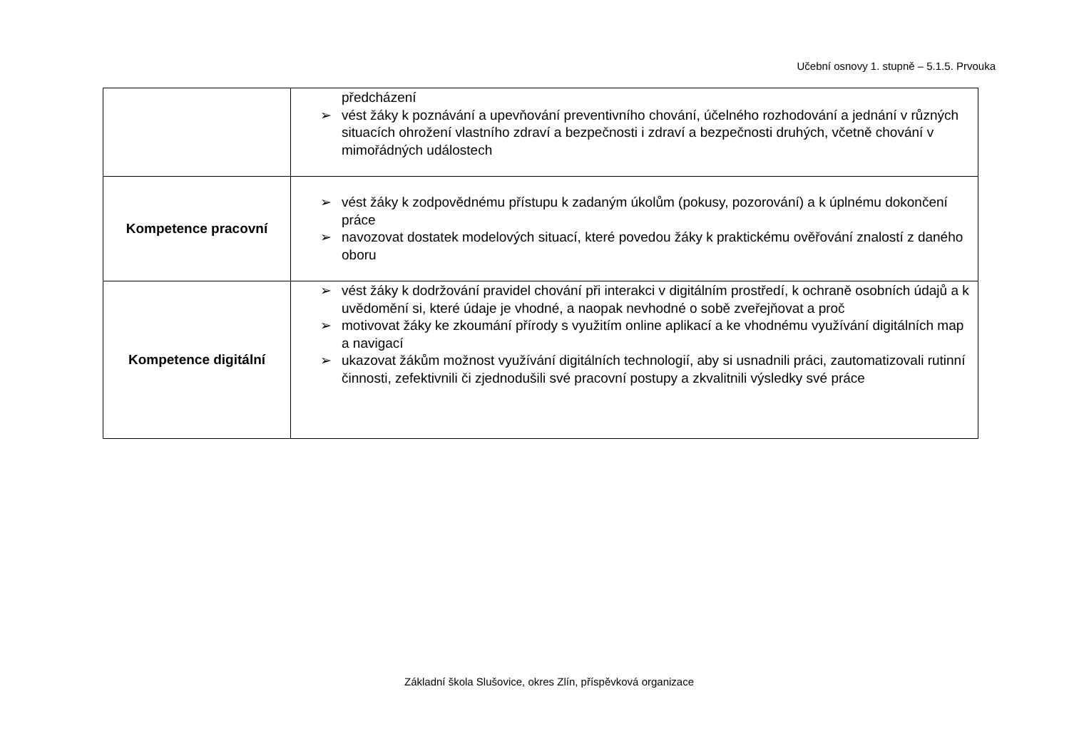Učební osnovy 1. stupně – 5.1.5. Prvouka
| | předcházení ➢ vést žáky k poznávání a upevňování preventivního chování, účelného rozhodování a jednání v různých situacích ohrožení vlastního zdraví a bezpečnosti i zdraví a bezpečnosti druhých, včetně chování v mimořádných událostech |
| Kompetence pracovní | ➢ vést žáky k zodpovědnému přístupu k zadaným úkolům (pokusy, pozorování) a k úplnému dokončení práce ➢ navozovat dostatek modelových situací, které povedou žáky k praktickému ověřování znalostí z daného oboru |
| Kompetence digitální | ➢ vést žáky k dodržování pravidel chování při interakci v digitálním prostředí, k ochraně osobních údajů a k uvědomění si, které údaje je vhodné, a naopak nevhodné o sobě zveřejňovat a proč ➢ motivovat žáky ke zkoumání přírody s využitím online aplikací a ke vhodnému využívání digitálních map a navigací ➢ ukazovat žákům možnost využívání digitálních technologií, aby si usnadnili práci, zautomatizovali rutinní činnosti, zefektivnili či zjednodušili své pracovní postupy a zkvalitnili výsledky své práce |
Základní škola Slušovice, okres Zlín, příspěvková organizace